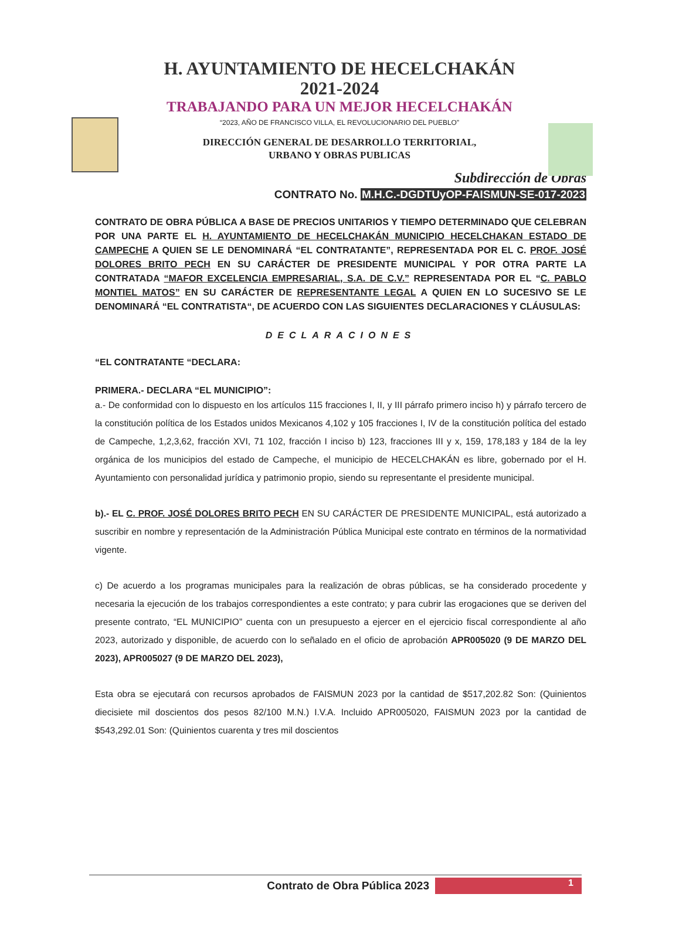H. AYUNTAMIENTO DE HECELCHAKÁN
2021-2024
TRABAJANDO PARA UN MEJOR HECELCHAKÁN
“2023, AÑO DE FRANCISCO VILLA, EL REVOLUCIONARIO DEL PUEBLO”
DIRECCIÓN GENERAL DE DESARROLLO TERRITORIAL,
URBANO Y OBRAS PUBLICAS
Subdirección de Obras
CONTRATO No. M.H.C.-DGDTUyOP-FAISMUN-SE-017-2023
CONTRATO DE OBRA PÚBLICA A BASE DE PRECIOS UNITARIOS Y TIEMPO DETERMINADO QUE CELEBRAN POR UNA PARTE EL H. AYUNTAMIENTO DE HECELCHAKÁN MUNICIPIO HECELCHAKAN ESTADO DE CAMPECHE A QUIEN SE LE DENOMINARÁ “EL CONTRATANTE”, REPRESENTADA POR EL C. PROF. JOSÉ DOLORES BRITO PECH EN SU CARÁCTER DE PRESIDENTE MUNICIPAL Y POR OTRA PARTE LA CONTRATADA “MAFOR EXCELENCIA EMPRESARIAL, S.A. DE C.V.” REPRESENTADA POR EL “C. PABLO MONTIEL MATOS” EN SU CARÁCTER DE REPRESENTANTE LEGAL A QUIEN EN LO SUCESIVO SE LE DENOMINARÁ “EL CONTRATISTA“, DE ACUERDO CON LAS SIGUIENTES DECLARACIONES Y CLÁUSULAS:
DECLARACIONES
“EL CONTRATANTE “DECLARA:
PRIMERA.- DECLARA “EL MUNICIPIO”:
a.- De conformidad con lo dispuesto en los artículos 115 fracciones I, II, y III párrafo primero inciso h) y párrafo tercero de la constitución política de los Estados unidos Mexicanos 4,102 y 105 fracciones I, IV de la constitución política del estado de Campeche, 1,2,3,62, fracción XVI, 71 102, fracción I inciso b) 123, fracciones III y x, 159, 178,183 y 184 de la ley orgánica de los municipios del estado de Campeche, el municipio de HECELCHAKÁN es libre, gobernado por el H. Ayuntamiento con personalidad jurídica y patrimonio propio, siendo su representante el presidente municipal.
b).- EL C. PROF. JOSÉ DOLORES BRITO PECH EN SU CARÁCTER DE PRESIDENTE MUNICIPAL, está autorizado a suscribir en nombre y representación de la Administración Pública Municipal este contrato en términos de la normatividad vigente.
c) De acuerdo a los programas municipales para la realización de obras públicas, se ha considerado procedente y necesaria la ejecución de los trabajos correspondientes a este contrato; y para cubrir las erogaciones que se deriven del presente contrato, “EL MUNICIPIO” cuenta con un presupuesto a ejercer en el ejercicio fiscal correspondiente al año 2023, autorizado y disponible, de acuerdo con lo señalado en el oficio de aprobación APR005020 (9 DE MARZO DEL 2023), APR005027 (9 DE MARZO DEL 2023),
Esta obra se ejecutará con recursos aprobados de FAISMUN 2023 por la cantidad de $517,202.82 Son: (Quinientos diecisiete mil doscientos dos pesos 82/100 M.N.) I.V.A. Incluido APR005020, FAISMUN 2023 por la cantidad de $543,292.01 Son: (Quinientos cuarenta y tres mil doscientos
Contrato de Obra Pública 2023
1